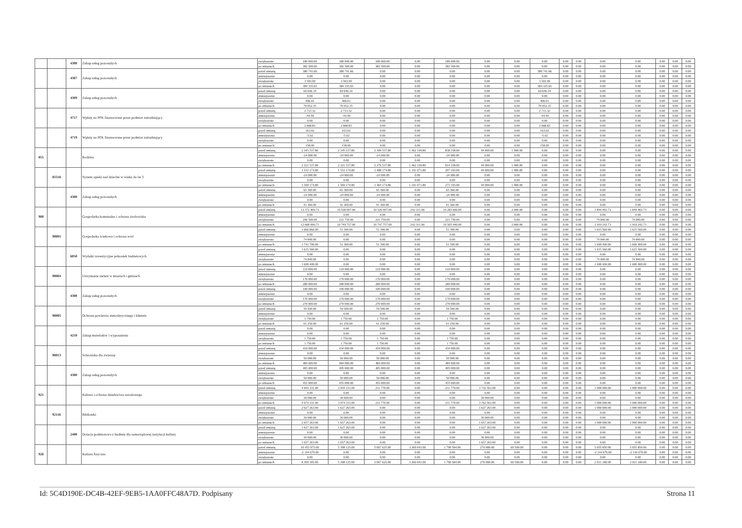| | | 4300 | Zakup usług pozostałych | zwiększenie | 180 000.00 | 180 000.00 | 180 000.00 | 0.00 | 180 000.00 | 0.00 | 0.00 | 0.00 | 0.00 | 0.00 | 0.00 | 0.00 | 0.00 | 0.00 | 0.00 |
| | | | | po zmianach | 382 500.00 | 382 500.00 | 382 500.00 | 0.00 | 382 500.00 | 0.00 | 0.00 | 0.00 | 0.00 | 0.00 | 0.00 | 0.00 | 0.00 | 0.00 | 0.00 |
| | | 4307 | Zakup usług pozostałych | przed zmianą | 380 741.66 | 380 741.66 | 0.00 | 0.00 | 0.00 | 0.00 | 0.00 | 380 741.66 | 0.00 | 0.00 | 0.00 | 0.00 | 0.00 | 0.00 | 0.00 |
| | | | | zmniejszenie | 0.00 | 0.00 | 0.00 | 0.00 | 0.00 | 0.00 | 0.00 | 0.00 | 0.00 | 0.00 | 0.00 | 0.00 | 0.00 | 0.00 | 0.00 |
| | | | | zwiększenie | 3 593.99 | 3 593.99 | 0.00 | 0.00 | 0.00 | 0.00 | 0.00 | 3 593.99 | 0.00 | 0.00 | 0.00 | 0.00 | 0.00 | 0.00 | 0.00 |
| | | | | po zmianach | 384 335.65 | 384 335.65 | 0.00 | 0.00 | 0.00 | 0.00 | 0.00 | 384 335.65 | 0.00 | 0.00 | 0.00 | 0.00 | 0.00 | 0.00 | 0.00 |
| | | 4309 | Zakup usług pozostałych | przed zmianą | 69 646.34 | 69 646.34 | 0.00 | 0.00 | 0.00 | 0.00 | 0.00 | 69 646.34 | 0.00 | 0.00 | 0.00 | 0.00 | 0.00 | 0.00 | 0.00 |
| | | | | zmniejszenie | 0.00 | 0.00 | 0.00 | 0.00 | 0.00 | 0.00 | 0.00 | 0.00 | 0.00 | 0.00 | 0.00 | 0.00 | 0.00 | 0.00 | 0.00 |
| | | | | zwiększenie | 406.01 | 406.01 | 0.00 | 0.00 | 0.00 | 0.00 | 0.00 | 406.01 | 0.00 | 0.00 | 0.00 | 0.00 | 0.00 | 0.00 | 0.00 |
| | | | | po zmianach | 70 052.35 | 70 052.35 | 0.00 | 0.00 | 0.00 | 0.00 | 0.00 | 70 052.35 | 0.00 | 0.00 | 0.00 | 0.00 | 0.00 | 0.00 | 0.00 |
| | | 4717 | Wpłaty na PPK finansowane przez podmiot zatrudniający | przed zmianą | 2 713.32 | 2 713.32 | 0.00 | 0.00 | 0.00 | 0.00 | 0.00 | 2 713.32 | 0.00 | 0.00 | 0.00 | 0.00 | 0.00 | 0.00 | 0.00 |
| | | | | zmniejszenie | -44.49 | -44.49 | 0.00 | 0.00 | 0.00 | 0.00 | 0.00 | -44.49 | 0.00 | 0.00 | 0.00 | 0.00 | 0.00 | 0.00 | 0.00 |
| | | | | zwiększenie | 0.00 | 0.00 | 0.00 | 0.00 | 0.00 | 0.00 | 0.00 | 0.00 | 0.00 | 0.00 | 0.00 | 0.00 | 0.00 | 0.00 | 0.00 |
| | | | | po zmianach | 2 668.83 | 2 668.83 | 0.00 | 0.00 | 0.00 | 0.00 | 0.00 | 2 668.83 | 0.00 | 0.00 | 0.00 | 0.00 | 0.00 | 0.00 | 0.00 |
| | | 4719 | Wpłaty na PPK finansowane przez podmiot zatrudniający | przed zmianą | 163.02 | 163.02 | 0.00 | 0.00 | 0.00 | 0.00 | 0.00 | 163.02 | 0.00 | 0.00 | 0.00 | 0.00 | 0.00 | 0.00 | 0.00 |
| | | | | zmniejszenie | -5.02 | -5.02 | 0.00 | 0.00 | 0.00 | 0.00 | 0.00 | -5.02 | 0.00 | 0.00 | 0.00 | 0.00 | 0.00 | 0.00 | 0.00 |
| | | | | zwiększenie | 0.00 | 0.00 | 0.00 | 0.00 | 0.00 | 0.00 | 0.00 | 0.00 | 0.00 | 0.00 | 0.00 | 0.00 | 0.00 | 0.00 | 0.00 |
| | | | | po zmianach | 158.00 | 158.00 | 0.00 | 0.00 | 0.00 | 0.00 | 0.00 | 158.00 | 0.00 | 0.00 | 0.00 | 0.00 | 0.00 | 0.00 | 0.00 |
| 855 | | | Rodzina | przed zmianą | 2 345 537.80 | 2 345 537.80 | 2 300 537.80 | 1 462 199.80 | 838 338.00 | 44 000.00 | 1 000.00 | 0.00 | 0.00 | 0.00 | 0.00 | 0.00 | 0.00 | 0.00 | 0.00 |
| | | | | zmniejszenie | -24 000.00 | -24 000.00 | -24 000.00 | 0.00 | -24 000.00 | 0.00 | 0.00 | 0.00 | 0.00 | 0.00 | 0.00 | 0.00 | 0.00 | 0.00 | 0.00 |
| | | | | zwiększenie | 0.00 | 0.00 | 0.00 | 0.00 | 0.00 | 0.00 | 0.00 | 0.00 | 0.00 | 0.00 | 0.00 | 0.00 | 0.00 | 0.00 | 0.00 |
| | | | | po zmianach | 2 321 537.80 | 2 321 537.80 | 2 276 537.80 | 1 462 199.80 | 814 338.00 | 44 000.00 | 1 000.00 | 0.00 | 0.00 | 0.00 | 0.00 | 0.00 | 0.00 | 0.00 | 0.00 |
| | 85516 | | System opieki nad dziećmi w wieku do lat 3 | przed zmianą | 1 533 174.80 | 1 533 174.80 | 1 488 174.80 | 1 191 071.80 | 297 103.00 | 44 000.00 | 1 000.00 | 0.00 | 0.00 | 0.00 | 0.00 | 0.00 | 0.00 | 0.00 | 0.00 |
| | | | | zmniejszenie | -24 000.00 | -24 000.00 | -24 000.00 | 0.00 | -24 000.00 | 0.00 | 0.00 | 0.00 | 0.00 | 0.00 | 0.00 | 0.00 | 0.00 | 0.00 | 0.00 |
| | | | | zwiększenie | 0.00 | 0.00 | 0.00 | 0.00 | 0.00 | 0.00 | 0.00 | 0.00 | 0.00 | 0.00 | 0.00 | 0.00 | 0.00 | 0.00 | 0.00 |
| | | | | po zmianach | 1 509 174.80 | 1 509 174.80 | 1 464 174.80 | 1 191 071.80 | 273 103.00 | 44 000.00 | 1 000.00 | 0.00 | 0.00 | 0.00 | 0.00 | 0.00 | 0.00 | 0.00 | 0.00 |
| | | 4300 | Zakup usług pozostałych | przed zmianą | 65 360.00 | 65 360.00 | 65 360.00 | 0.00 | 65 360.00 | 0.00 | 0.00 | 0.00 | 0.00 | 0.00 | 0.00 | 0.00 | 0.00 | 0.00 | 0.00 |
| | | | | zmniejszenie | -24 000.00 | -24 000.00 | -24 000.00 | 0.00 | -24 000.00 | 0.00 | 0.00 | 0.00 | 0.00 | 0.00 | 0.00 | 0.00 | 0.00 | 0.00 | 0.00 |
| | | | | zwiększenie | 0.00 | 0.00 | 0.00 | 0.00 | 0.00 | 0.00 | 0.00 | 0.00 | 0.00 | 0.00 | 0.00 | 0.00 | 0.00 | 0.00 | 0.00 |
| | | | | po zmianach | 41 360.00 | 41 360.00 | 41 360.00 | 0.00 | 41 360.00 | 0.00 | 0.00 | 0.00 | 0.00 | 0.00 | 0.00 | 0.00 | 0.00 | 0.00 | 0.00 |
| 900 | | | Gospodarka komunalna i ochrona środowiska | przed zmianą | 12 372 409.73 | 10 528 007.00 | 10 526 007.00 | 242 311.00 | 10 283 696.00 | 0.00 | 2 000.00 | 0.00 | 0.00 | 0.00 | 1 844 402.73 | 1 844 402.73 | 0.00 | 0.00 | 0.00 |
| | | | | zmniejszenie | 0.00 | 0.00 | 0.00 | 0.00 | 0.00 | 0.00 | 0.00 | 0.00 | 0.00 | 0.00 | 0.00 | 0.00 | 0.00 | 0.00 | 0.00 |
| | | | | zwiększenie | 296 590.00 | 221 750.00 | 221 750.00 | 0.00 | 221 750.00 | 0.00 | 0.00 | 0.00 | 0.00 | 0.00 | 74 840.00 | 74 840.00 | 0.00 | 0.00 | 0.00 |
| | | | | po zmianach | 12 668 999.73 | 10 749 757.00 | 10 747 757.00 | 242 311.00 | 10 505 446.00 | 0.00 | 2 000.00 | 0.00 | 0.00 | 0.00 | 1 919 242.73 | 1 919 242.73 | 0.00 | 0.00 | 0.00 |
| | 90001 | | Gospodarka ściekowa i ochrona wód | przed zmianą | 1 666 860.00 | 51 300.00 | 51 300.00 | 0.00 | 51 300.00 | 0.00 | 0.00 | 0.00 | 0.00 | 0.00 | 1 615 560.00 | 1 615 560.00 | 0.00 | 0.00 | 0.00 |
| | | | | zmniejszenie | 0.00 | 0.00 | 0.00 | 0.00 | 0.00 | 0.00 | 0.00 | 0.00 | 0.00 | 0.00 | 0.00 | 0.00 | 0.00 | 0.00 | 0.00 |
| | | | | zwiększenie | 74 840.00 | 0.00 | 0.00 | 0.00 | 0.00 | 0.00 | 0.00 | 0.00 | 0.00 | 0.00 | 74 840.00 | 74 840.00 | 0.00 | 0.00 | 0.00 |
| | | | | po zmianach | 1 741 700.00 | 51 300.00 | 51 300.00 | 0.00 | 51 300.00 | 0.00 | 0.00 | 0.00 | 0.00 | 0.00 | 1 690 400.00 | 1 690 400.00 | 0.00 | 0.00 | 0.00 |
| | | 6050 | Wydatki inwestycyjne jednostek budżetowych | przed zmianą | 1 615 560.00 | 0.00 | 0.00 | 0.00 | 0.00 | 0.00 | 0.00 | 0.00 | 0.00 | 0.00 | 1 615 560.00 | 1 615 560.00 | 0.00 | 0.00 | 0.00 |
| | | | | zmniejszenie | 0.00 | 0.00 | 0.00 | 0.00 | 0.00 | 0.00 | 0.00 | 0.00 | 0.00 | 0.00 | 0.00 | 0.00 | 0.00 | 0.00 | 0.00 |
| | | | | zwiększenie | 74 840.00 | 0.00 | 0.00 | 0.00 | 0.00 | 0.00 | 0.00 | 0.00 | 0.00 | 0.00 | 74 840.00 | 74 840.00 | 0.00 | 0.00 | 0.00 |
| | | | | po zmianach | 1 690 400.00 | 0.00 | 0.00 | 0.00 | 0.00 | 0.00 | 0.00 | 0.00 | 0.00 | 0.00 | 1 690 400.00 | 1 690 400.00 | 0.00 | 0.00 | 0.00 |
| | 90004 | | Utrzymanie zieleni w miastach i gminach | przed zmianą | 110 000.00 | 110 000.00 | 110 000.00 | 0.00 | 110 000.00 | 0.00 | 0.00 | 0.00 | 0.00 | 0.00 | 0.00 | 0.00 | 0.00 | 0.00 | 0.00 |
| | | | | zmniejszenie | 0.00 | 0.00 | 0.00 | 0.00 | 0.00 | 0.00 | 0.00 | 0.00 | 0.00 | 0.00 | 0.00 | 0.00 | 0.00 | 0.00 | 0.00 |
| | | | | zwiększenie | 170 000.00 | 170 000.00 | 170 000.00 | 0.00 | 170 000.00 | 0.00 | 0.00 | 0.00 | 0.00 | 0.00 | 0.00 | 0.00 | 0.00 | 0.00 | 0.00 |
| | | | | po zmianach | 280 000.00 | 280 000.00 | 280 000.00 | 0.00 | 280 000.00 | 0.00 | 0.00 | 0.00 | 0.00 | 0.00 | 0.00 | 0.00 | 0.00 | 0.00 | 0.00 |
| | | 4300 | Zakup usług pozostałych | przed zmianą | 100 000.00 | 100 000.00 | 100 000.00 | 0.00 | 100 000.00 | 0.00 | 0.00 | 0.00 | 0.00 | 0.00 | 0.00 | 0.00 | 0.00 | 0.00 | 0.00 |
| | | | | zmniejszenie | 0.00 | 0.00 | 0.00 | 0.00 | 0.00 | 0.00 | 0.00 | 0.00 | 0.00 | 0.00 | 0.00 | 0.00 | 0.00 | 0.00 | 0.00 |
| | | | | zwiększenie | 170 000.00 | 170 000.00 | 170 000.00 | 0.00 | 170 000.00 | 0.00 | 0.00 | 0.00 | 0.00 | 0.00 | 0.00 | 0.00 | 0.00 | 0.00 | 0.00 |
| | | | | po zmianach | 270 000.00 | 270 000.00 | 270 000.00 | 0.00 | 270 000.00 | 0.00 | 0.00 | 0.00 | 0.00 | 0.00 | 0.00 | 0.00 | 0.00 | 0.00 | 0.00 |
| | 90005 | | Ochrona powietrza atmosferycznego i klimatu | przed zmianą | 59 500.00 | 59 500.00 | 59 500.00 | 0.00 | 59 500.00 | 0.00 | 0.00 | 0.00 | 0.00 | 0.00 | 0.00 | 0.00 | 0.00 | 0.00 | 0.00 |
| | | | | zmniejszenie | 0.00 | 0.00 | 0.00 | 0.00 | 0.00 | 0.00 | 0.00 | 0.00 | 0.00 | 0.00 | 0.00 | 0.00 | 0.00 | 0.00 | 0.00 |
| | | | | zwiększenie | 1 750.00 | 1 750.00 | 1 750.00 | 0.00 | 1 750.00 | 0.00 | 0.00 | 0.00 | 0.00 | 0.00 | 0.00 | 0.00 | 0.00 | 0.00 | 0.00 |
| | | | | po zmianach | 61 250.00 | 61 250.00 | 61 250.00 | 0.00 | 61 250.00 | 0.00 | 0.00 | 0.00 | 0.00 | 0.00 | 0.00 | 0.00 | 0.00 | 0.00 | 0.00 |
| | | 4210 | Zakup materiałów i wyposażenia | przed zmianą | 0.00 | 0.00 | 0.00 | 0.00 | 0.00 | 0.00 | 0.00 | 0.00 | 0.00 | 0.00 | 0.00 | 0.00 | 0.00 | 0.00 | 0.00 |
| | | | | zmniejszenie | 0.00 | 0.00 | 0.00 | 0.00 | 0.00 | 0.00 | 0.00 | 0.00 | 0.00 | 0.00 | 0.00 | 0.00 | 0.00 | 0.00 | 0.00 |
| | | | | zwiększenie | 1 750.00 | 1 750.00 | 1 750.00 | 0.00 | 1 750.00 | 0.00 | 0.00 | 0.00 | 0.00 | 0.00 | 0.00 | 0.00 | 0.00 | 0.00 | 0.00 |
| | | | | po zmianach | 1 750.00 | 1 750.00 | 1 750.00 | 0.00 | 1 750.00 | 0.00 | 0.00 | 0.00 | 0.00 | 0.00 | 0.00 | 0.00 | 0.00 | 0.00 | 0.00 |
| | 90013 | | Schroniska dla zwierząt | przed zmianą | 434 000.00 | 434 000.00 | 434 000.00 | 0.00 | 434 000.00 | 0.00 | 0.00 | 0.00 | 0.00 | 0.00 | 0.00 | 0.00 | 0.00 | 0.00 | 0.00 |
| | | | | zmniejszenie | 0.00 | 0.00 | 0.00 | 0.00 | 0.00 | 0.00 | 0.00 | 0.00 | 0.00 | 0.00 | 0.00 | 0.00 | 0.00 | 0.00 | 0.00 |
| | | | | zwiększenie | 50 000.00 | 50 000.00 | 50 000.00 | 0.00 | 50 000.00 | 0.00 | 0.00 | 0.00 | 0.00 | 0.00 | 0.00 | 0.00 | 0.00 | 0.00 | 0.00 |
| | | | | po zmianach | 484 000.00 | 484 000.00 | 484 000.00 | 0.00 | 484 000.00 | 0.00 | 0.00 | 0.00 | 0.00 | 0.00 | 0.00 | 0.00 | 0.00 | 0.00 | 0.00 |
| | | 4300 | Zakup usług pozostałych | przed zmianą | 405 000.00 | 405 000.00 | 405 000.00 | 0.00 | 405 000.00 | 0.00 | 0.00 | 0.00 | 0.00 | 0.00 | 0.00 | 0.00 | 0.00 | 0.00 | 0.00 |
| | | | | zmniejszenie | 0.00 | 0.00 | 0.00 | 0.00 | 0.00 | 0.00 | 0.00 | 0.00 | 0.00 | 0.00 | 0.00 | 0.00 | 0.00 | 0.00 | 0.00 |
| | | | | zwiększenie | 50 000.00 | 50 000.00 | 50 000.00 | 0.00 | 50 000.00 | 0.00 | 0.00 | 0.00 | 0.00 | 0.00 | 0.00 | 0.00 | 0.00 | 0.00 | 0.00 |
| | | | | po zmianach | 455 000.00 | 455 000.00 | 455 000.00 | 0.00 | 455 000.00 | 0.00 | 0.00 | 0.00 | 0.00 | 0.00 | 0.00 | 0.00 | 0.00 | 0.00 | 0.00 |
| 921 | | | Kultura i ochrona dziedzictwa narodowego | przed zmianą | 4 944 331.00 | 3 944 331.00 | 211 770.00 | 0.00 | 211 770.00 | 3 732 561.00 | 0.00 | 0.00 | 0.00 | 0.00 | 1 000 000.00 | 1 000 000.00 | 0.00 | 0.00 | 0.00 |
| | | | | zmniejszenie | 0.00 | 0.00 | 0.00 | 0.00 | 0.00 | 0.00 | 0.00 | 0.00 | 0.00 | 0.00 | 0.00 | 0.00 | 0.00 | 0.00 | 0.00 |
| | | | | zwiększenie | 30 000.00 | 30 000.00 | 0.00 | 0.00 | 0.00 | 30 000.00 | 0.00 | 0.00 | 0.00 | 0.00 | 0.00 | 0.00 | 0.00 | 0.00 | 0.00 |
| | | | | po zmianach | 4 974 331.00 | 3 974 331.00 | 211 770.00 | 0.00 | 211 770.00 | 3 762 561.00 | 0.00 | 0.00 | 0.00 | 0.00 | 1 000 000.00 | 1 000 000.00 | 0.00 | 0.00 | 0.00 |
| | 92116 | | Biblioteki | przed zmianą | 2 627 263.00 | 1 627 263.00 | 0.00 | 0.00 | 0.00 | 1 627 263.00 | 0.00 | 0.00 | 0.00 | 0.00 | 1 000 000.00 | 1 000 000.00 | 0.00 | 0.00 | 0.00 |
| | | | | zmniejszenie | 0.00 | 0.00 | 0.00 | 0.00 | 0.00 | 0.00 | 0.00 | 0.00 | 0.00 | 0.00 | 0.00 | 0.00 | 0.00 | 0.00 | 0.00 |
| | | | | zwiększenie | 30 000.00 | 30 000.00 | 0.00 | 0.00 | 0.00 | 30 000.00 | 0.00 | 0.00 | 0.00 | 0.00 | 0.00 | 0.00 | 0.00 | 0.00 | 0.00 |
| | | | | po zmianach | 2 657 263.00 | 1 657 263.00 | 0.00 | 0.00 | 0.00 | 1 657 263.00 | 0.00 | 0.00 | 0.00 | 0.00 | 1 000 000.00 | 1 000 000.00 | 0.00 | 0.00 | 0.00 |
| | | 2480 | Dotacja podmiotowa z budżetu dla samorządowej instytucji kultury | przed zmianą | 1 627 263.00 | 1 627 263.00 | 0.00 | 0.00 | 0.00 | 1 627 263.00 | 0.00 | 0.00 | 0.00 | 0.00 | 0.00 | 0.00 | 0.00 | 0.00 | 0.00 |
| | | | | zmniejszenie | 0.00 | 0.00 | 0.00 | 0.00 | 0.00 | 0.00 | 0.00 | 0.00 | 0.00 | 0.00 | 0.00 | 0.00 | 0.00 | 0.00 | 0.00 |
| | | | | zwiększenie | 30 000.00 | 30 000.00 | 0.00 | 0.00 | 0.00 | 30 000.00 | 0.00 | 0.00 | 0.00 | 0.00 | 0.00 | 0.00 | 0.00 | 0.00 | 0.00 |
| | | | | po zmianach | 1 657 263.00 | 1 657 263.00 | 0.00 | 0.00 | 0.00 | 1 657 263.00 | 0.00 | 0.00 | 0.00 | 0.00 | 0.00 | 0.00 | 0.00 | 0.00 | 0.00 |
| 926 | | | Kultura fizyczna | przed zmianą | 10 453 975.00 | 5 398 125.00 | 5 067 625.00 | 3 269 041.00 | 1 798 584.00 | 270 000.00 | 60 500.00 | 0.00 | 0.00 | 0.00 | 5 055 850.00 | 5 055 850.00 | 0.00 | 0.00 | 0.00 |
| | | | | zmniejszenie | -2 144 670.00 | 0.00 | 0.00 | 0.00 | 0.00 | 0.00 | 0.00 | 0.00 | 0.00 | 0.00 | -2 144 670.00 | -2 144 670.00 | 0.00 | 0.00 | 0.00 |
| | | | | zwiększenie | 0.00 | 0.00 | 0.00 | 0.00 | 0.00 | 0.00 | 0.00 | 0.00 | 0.00 | 0.00 | 0.00 | 0.00 | 0.00 | 0.00 | 0.00 |
| | | | | po zmianach | 8 309 305.00 | 5 398 125.00 | 5 067 625.00 | 3 269 041.00 | 1 798 584.00 | 270 000.00 | 60 500.00 | 0.00 | 0.00 | 0.00 | 2 911 180.00 | 2 911 180.00 | 0.00 | 0.00 | 0.00 |
Id: 5C4D190E-DC4B-42EF-9EB5-1AA0FFC48A7D. Podpisany Strona 11